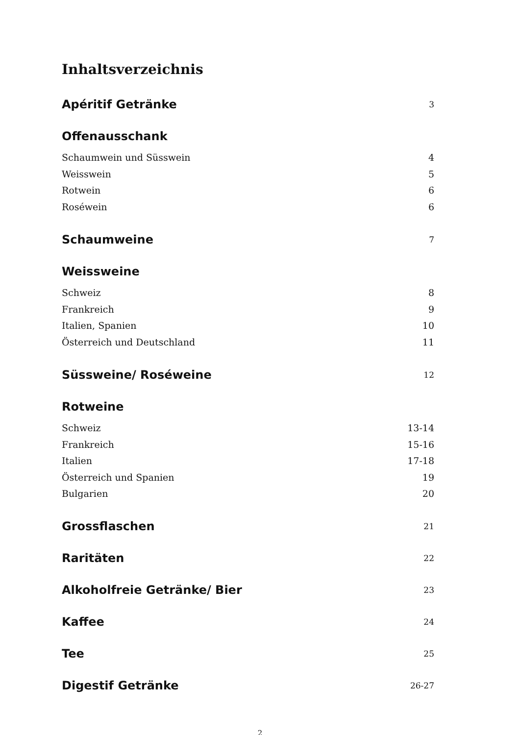Inhaltsverzeichnis
Apéritif Getränke 3
Offenausschank
Schaumwein und Süsswein 4
Weisswein 5
Rotwein 6
Roséwein 6
Schaumweine 7
Weissweine
Schweiz 8
Frankreich 9
Italien, Spanien 10
Österreich und Deutschland 11
Süssweine/ Roséweine 12
Rotweine
Schweiz 13-14
Frankreich 15-16
Italien 17-18
Österreich und Spanien 19
Bulgarien 20
Grossflaschen 21
Raritäten 22
Alkoholfreie Getränke/ Bier 23
Kaffee 24
Tee 25
Digestif Getränke 26-27
2